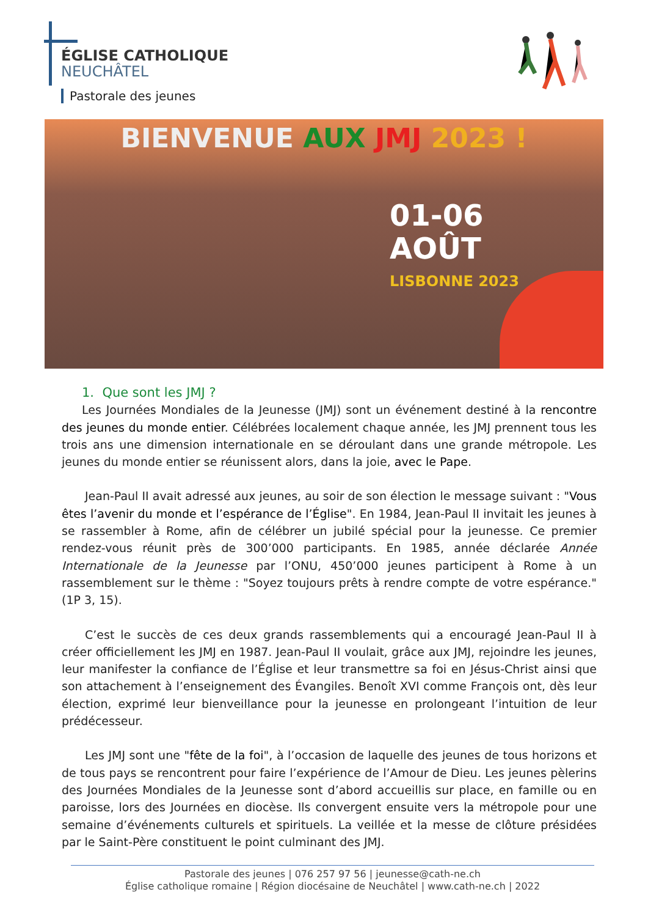ÉGLISE CATHOLIQUE
NEUCHÂTEL
Pastorale des jeunes
BIENVENUE AUX JMJ 2023 !
01-06
AOÛT
LISBONNE 2023
1. Que sont les JMJ ?
Les Journées Mondiales de la Jeunesse (JMJ) sont un événement destiné à la rencontre des jeunes du monde entier. Célébrées localement chaque année, les JMJ prennent tous les trois ans une dimension internationale en se déroulant dans une grande métropole. Les jeunes du monde entier se réunissent alors, dans la joie, avec le Pape.
Jean-Paul II avait adressé aux jeunes, au soir de son élection le message suivant : "Vous êtes l’avenir du monde et l’espérance de l’Église". En 1984, Jean-Paul II invitait les jeunes à se rassembler à Rome, afin de célébrer un jubilé spécial pour la jeunesse. Ce premier rendez-vous réunit près de 300’000 participants. En 1985, année déclarée Année Internationale de la Jeunesse par l’ONU, 450’000 jeunes participent à Rome à un rassemblement sur le thème : "Soyez toujours prêts à rendre compte de votre espérance." (1P 3, 15).
C’est le succès de ces deux grands rassemblements qui a encouragé Jean-Paul II à créer officiellement les JMJ en 1987. Jean-Paul II voulait, grâce aux JMJ, rejoindre les jeunes, leur manifester la confiance de l’Église et leur transmettre sa foi en Jésus-Christ ainsi que son attachement à l’enseignement des Évangiles. Benoît XVI comme François ont, dès leur élection, exprimé leur bienveillance pour la jeunesse en prolongeant l’intuition de leur prédécesseur.
Les JMJ sont une "fête de la foi", à l’occasion de laquelle des jeunes de tous horizons et de tous pays se rencontrent pour faire l’expérience de l’Amour de Dieu. Les jeunes pèlerins des Journées Mondiales de la Jeunesse sont d’abord accueillis sur place, en famille ou en paroisse, lors des Journées en diocèse. Ils convergent ensuite vers la métropole pour une semaine d’événements culturels et spirituels. La veillée et la messe de clôture présidées par le Saint-Père constituent le point culminant des JMJ.
Pastorale des jeunes | 076 257 97 56 | jeunesse@cath-ne.ch
Église catholique romaine | Région diocésaine de Neuchâtel | www.cath-ne.ch | 2022